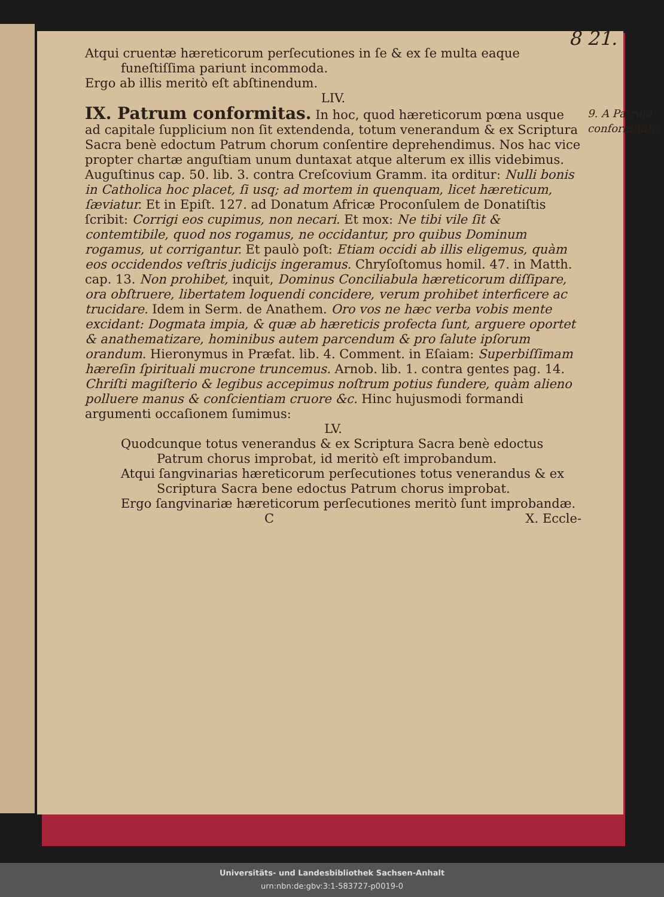8 21.
Atqui cruentæ hæreticorum perſecutiones in ſe & ex ſe multa eaque funeſtiſſima pariunt incommoda.
Ergo ab illis meritò eſt abſtinendum.
LIV.
9. A Patrum conformitate.
IX. Patrum conformitas. In hoc, quod hæreticorum pœna usque ad capitale ſupplicium non ſit extendenda, totum venerandum & ex Scriptura Sacra benè edoctum Patrum chorum conſentire deprehendimus. Nos hac vice propter chartæ anguſtiam unum duntaxat atque alterum ex illis videbimus. Auguſtinus cap. 50. lib. 3. contra Creſcovium Gramm. ita orditur: Nulli bonis in Catholica hoc placet, ſi usq; ad mortem in quenquam, licet hæreticum, ſæviatur. Et in Epiſt. 127. ad Donatum Africæ Proconſulem de Donatiſtis ſcribit: Corrigi eos cupimus, non necari. Et mox: Ne tibi vile ſit & contemtibile, quod nos rogamus, ne occidantur, pro quibus Dominum rogamus, ut corrigantur. Et paulò poſt: Etiam occidi ab illis eligemus, quàm eos occidendos veſtris judicijs ingeramus. Chryſoſtomus homil. 47. in Matth. cap. 13. Non prohibet, inquit, Dominus Conciliabula hæreticorum diſſipare, ora obſtruere, libertatem loquendi concidere, verum prohibet interficere ac trucidare. Idem in Serm. de Anathem. Oro vos ne hæc verba vobis mente excidant: Dogmata impia, & quæ ab hæreticis profecta ſunt, arguere oportet & anathematizare, hominibus autem parcendum & pro ſalute ipſorum orandum. Hieronymus in Præfat. lib. 4. Comment. in Eſaiam: Superbiſſimam hæreſin ſpirituali mucrone truncemus. Arnob. lib. 1. contra gentes pag. 14. Chriſti magiſterio & legibus accepimus noſtrum potius fundere, quàm alieno polluere manus & conſcientiam cruore &c. Hinc hujusmodi formandi argumenti occaſionem ſumimus:
LV.
Quodcunque totus venerandus & ex Scriptura Sacra benè edoctus Patrum chorus improbat, id meritò eſt improbandum.
Atqui ſangvinarias hæreticorum perſecutiones totus venerandus & ex Scriptura Sacra bene edoctus Patrum chorus improbat.
Ergo ſangvinariæ hæreticorum perſecutiones meritò ſunt improbandæ.
C X. Eccle-
Universitäts- und Landesbibliothek Sachsen-Anhalt
urn:nbn:de:gbv:3:1-583727-p0019-0